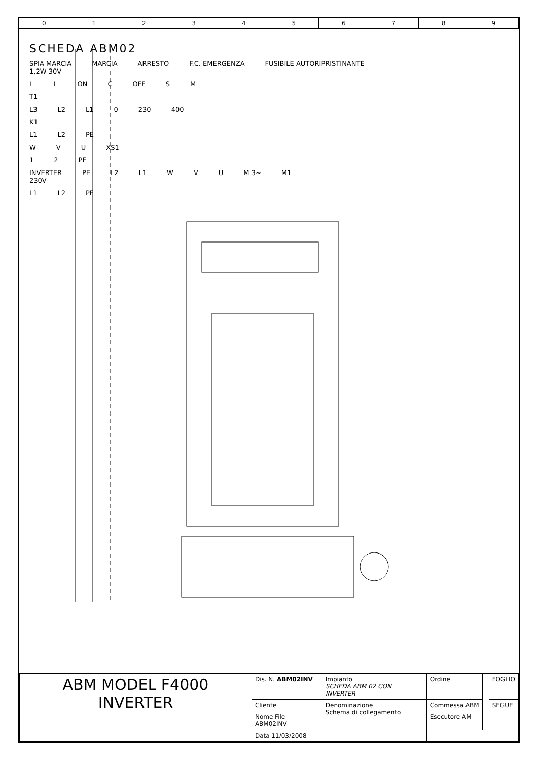0123456789
SCHEDA ABM02
SPIA MARCIA
1,2W 30V
MARCIA
ARRESTO
F.C. EMERGENZA
FUSIBILE AUTORIPRISTINANTE
L L ON C OFF S M
T1
L3 L2 L1 0 230 400
K1
L1 L2 PE
W V U XS1
1 2 PE
INVERTER
230V PE L2 L1 W V U M 3~ M1
L1 L2 PE
| ABM MODEL F4000 INVERTER | Dis. N. ABM02INV | Impianto SCHEDA ABM 02 CON INVERTER | Ordine | | FOGLIO |
| | Cliente | Denominazione Schema di collegamento | Commessa ABM | | SEGUE |
| | Nome File ABM02INV | | Esecutore AM | | |
| | Data 11/03/2008 | | | | |